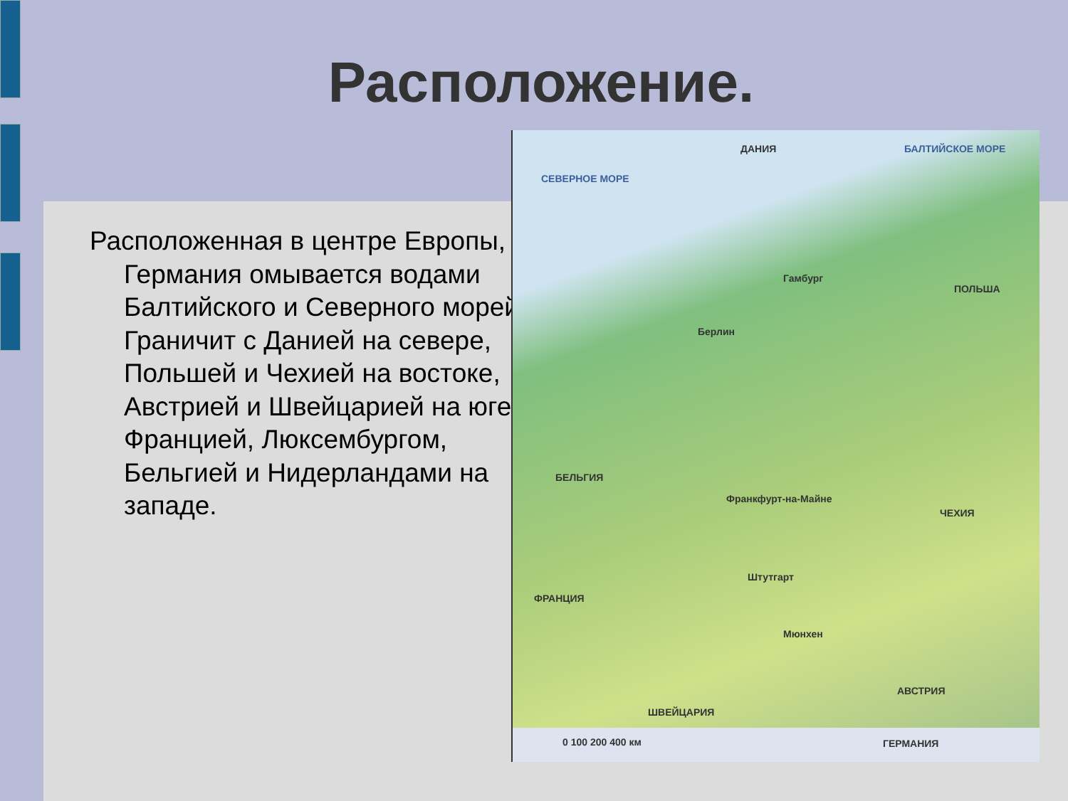Расположение.
Расположенная в центре Европы, Германия омывается водами Балтийского и Северного морей. Граничит с Данией на севере, Польшей и Чехией на востоке, Австрией и Швейцарией на юге, Францией, Люксембургом, Бельгией и Нидерландами на западе.
ДАНИЯ БАЛТИЙСКОЕ МОРЕ
СЕВЕРНОЕ МОРЕ
ПОЛЬША
Берлин
Гамбург
БЕЛЬГИЯ
ЧЕХИЯ
Франкфурт-на-Майне
Штутгарт
Мюнхен
ФРАНЦИЯ
АВСТРИЯ
ШВЕЙЦАРИЯ
0 100 200 400 км ГЕРМАНИЯ